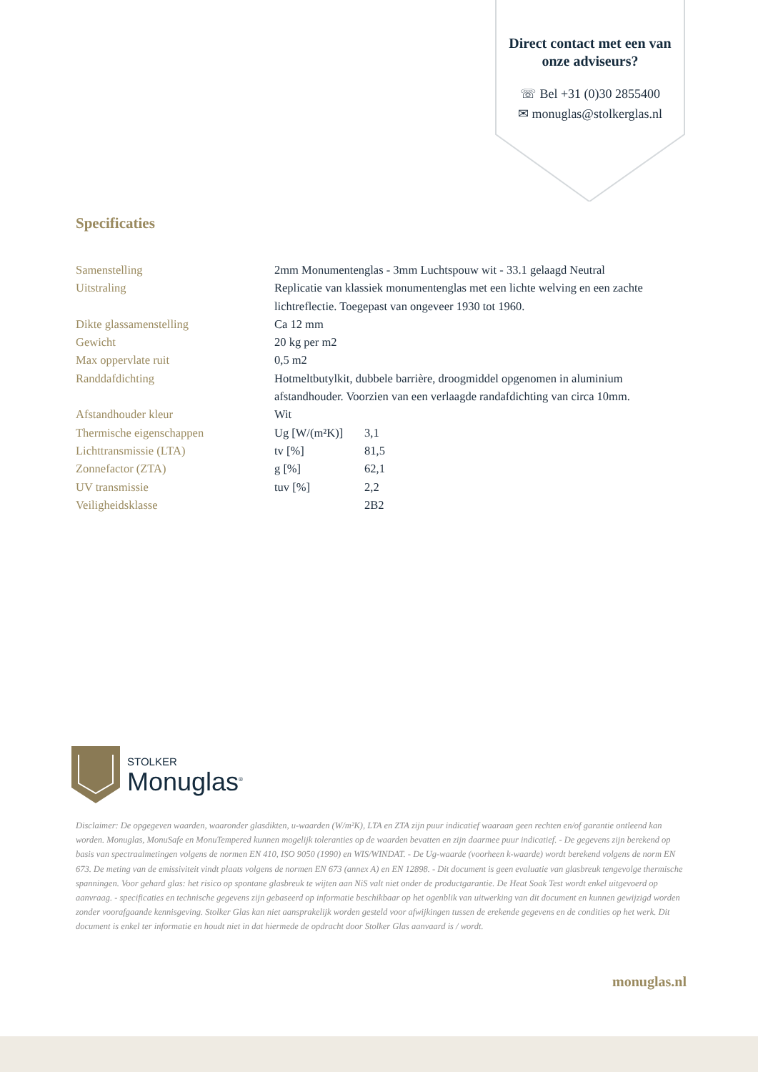Direct contact met een van onze adviseurs?
☏ Bel +31 (0)30 2855400
✉ monuglas@stolkerglas.nl
Specificaties
| Samenstelling | 2mm Monumentenglas - 3mm Luchtspouw wit - 33.1 gelaagd Neutral | |
| Uitstraling | Replicatie van klassiek monumentenglas met een lichte welving en een zachte lichtreflectie. Toegepast van ongeveer 1930 tot 1960. | |
| Dikte glassamenstelling | Ca 12 mm | |
| Gewicht | 20 kg per m2 | |
| Max oppervlate ruit | 0,5 m2 | |
| Randdafdichting | Hotmeltbutylkit, dubbele barrière, droogmiddel opgenomen in aluminium afstandhouder. Voorzien van een verlaagde randafdichting van circa 10mm. | |
| Afstandhouder kleur | Wit | |
| Thermische eigenschappen | Ug [W/(m²K)] | 3,1 |
| Lichttransmissie (LTA) | tv [%] | 81,5 |
| Zonnefactor (ZTA) | g [%] | 62,1 |
| UV transmissie | tuv [%] | 2,2 |
| Veiligheidsklasse | | 2B2 |
STOLKER
Monuglas<sup>®</sup>
Disclaimer: De opgegeven waarden, waaronder glasdikten, u-waarden (W/m²K), LTA en ZTA zijn puur indicatief waaraan geen rechten en/of garantie ontleend kan worden. Monuglas, MonuSafe en MonuTempered kunnen mogelijk toleranties op de waarden bevatten en zijn daarmee puur indicatief. - De gegevens zijn berekend op basis van spectraalmetingen volgens de normen EN 410, ISO 9050 (1990) en WIS/WINDAT. - De Ug-waarde (voorheen k-waarde) wordt berekend volgens de norm EN 673. De meting van de emissiviteit vindt plaats volgens de normen EN 673 (annex A) en EN 12898. - Dit document is geen evaluatie van glasbreuk tengevolge thermische spanningen. Voor gehard glas: het risico op spontane glasbreuk te wijten aan NiS valt niet onder de productgarantie. De Heat Soak Test wordt enkel uitgevoerd op aanvraag. - specificaties en technische gegevens zijn gebaseerd op informatie beschikbaar op het ogenblik van uitwerking van dit document en kunnen gewijzigd worden zonder voorafgaande kennisgeving. Stolker Glas kan niet aansprakelijk worden gesteld voor afwijkingen tussen de erekende gegevens en de condities op het werk. Dit document is enkel ter informatie en houdt niet in dat hiermede de opdracht door Stolker Glas aanvaard is / wordt.
monuglas.nl